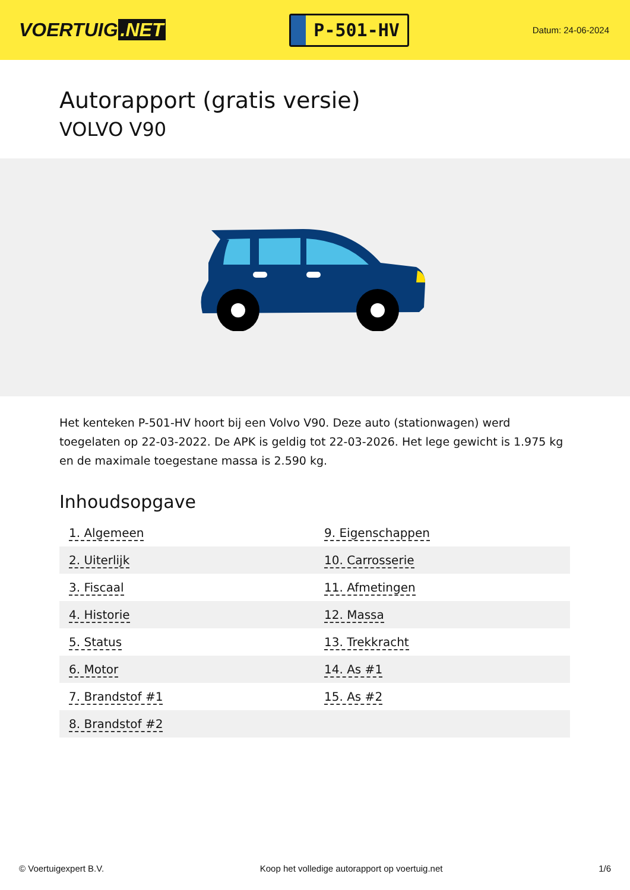VOERTUIG.NET
P-501-HV
Datum: 24-06-2024
Autorapport (gratis versie)
VOLVO V90
Het kenteken P-501-HV hoort bij een Volvo V90. Deze auto (stationwagen) werd toegelaten op 22-03-2022. De APK is geldig tot 22-03-2026. Het lege gewicht is 1.975 kg en de maximale toegestane massa is 2.590 kg.
Inhoudsopgave
| 1. Algemeen | 9. Eigenschappen |
| 2. Uiterlijk | 10. Carrosserie |
| 3. Fiscaal | 11. Afmetingen |
| 4. Historie | 12. Massa |
| 5. Status | 13. Trekkracht |
| 6. Motor | 14. As #1 |
| 7. Brandstof #1 | 15. As #2 |
| 8. Brandstof #2 | |
© Voertuigexpert B.V. Koop het volledige autorapport op voertuig.net 1/6